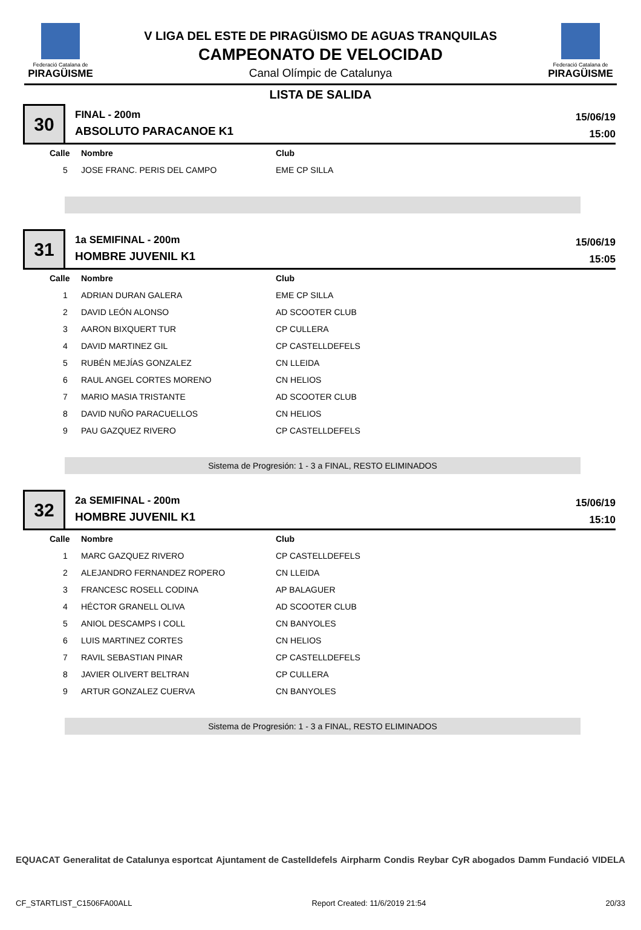Federació Catalana de
PIRAGÜISME
V LIGA DEL ESTE DE PIRAGÜISMO DE AGUAS TRANQUILAS
CAMPEONATO DE VELOCIDAD
Canal Olímpic de Catalunya
Federació Catalana de
PIRAGÜISME
LISTA DE SALIDA
30
FINAL - 200m
ABSOLUTO PARACANOE K1
15/06/19
15:00
| Calle | Nombre | Club |
| --- | --- | --- |
| 5 | JOSE FRANC. PERIS DEL CAMPO | EME CP SILLA |
31
1a SEMIFINAL - 200m
HOMBRE JUVENIL K1
15/06/19
15:05
| Calle | Nombre | Club |
| --- | --- | --- |
| 1 | ADRIAN DURAN GALERA | EME CP SILLA |
| 2 | DAVID LEÓN ALONSO | AD SCOOTER CLUB |
| 3 | AARON BIXQUERT TUR | CP CULLERA |
| 4 | DAVID MARTINEZ GIL | CP CASTELLDEFELS |
| 5 | RUBÉN MEJÍAS GONZALEZ | CN LLEIDA |
| 6 | RAUL ANGEL CORTES MORENO | CN HELIOS |
| 7 | MARIO MASIA TRISTANTE | AD SCOOTER CLUB |
| 8 | DAVID NUÑO PARACUELLOS | CN HELIOS |
| 9 | PAU GAZQUEZ RIVERO | CP CASTELLDEFELS |
Sistema de Progresión: 1 - 3 a FINAL, RESTO ELIMINADOS
32
2a SEMIFINAL - 200m
HOMBRE JUVENIL K1
15/06/19
15:10
| Calle | Nombre | Club |
| --- | --- | --- |
| 1 | MARC GAZQUEZ RIVERO | CP CASTELLDEFELS |
| 2 | ALEJANDRO FERNANDEZ ROPERO | CN LLEIDA |
| 3 | FRANCESC ROSELL CODINA | AP BALAGUER |
| 4 | HÉCTOR GRANELL OLIVA | AD SCOOTER CLUB |
| 5 | ANIOL DESCAMPS I COLL | CN BANYOLES |
| 6 | LUIS MARTINEZ CORTES | CN HELIOS |
| 7 | RAVIL SEBASTIAN PINAR | CP CASTELLDEFELS |
| 8 | JAVIER OLIVERT BELTRAN | CP CULLERA |
| 9 | ARTUR GONZALEZ CUERVA | CN BANYOLES |
Sistema de Progresión: 1 - 3 a FINAL, RESTO ELIMINADOS
EQUACAT Generalitat de Catalunya esportcat Ajuntament de Castelldefels Airpharm Condis Reybar CyR abogados Damm Fundació VIDELA
CF_STARTLIST_C1506FA00ALL Report Created: 11/6/2019 21:54 20/33